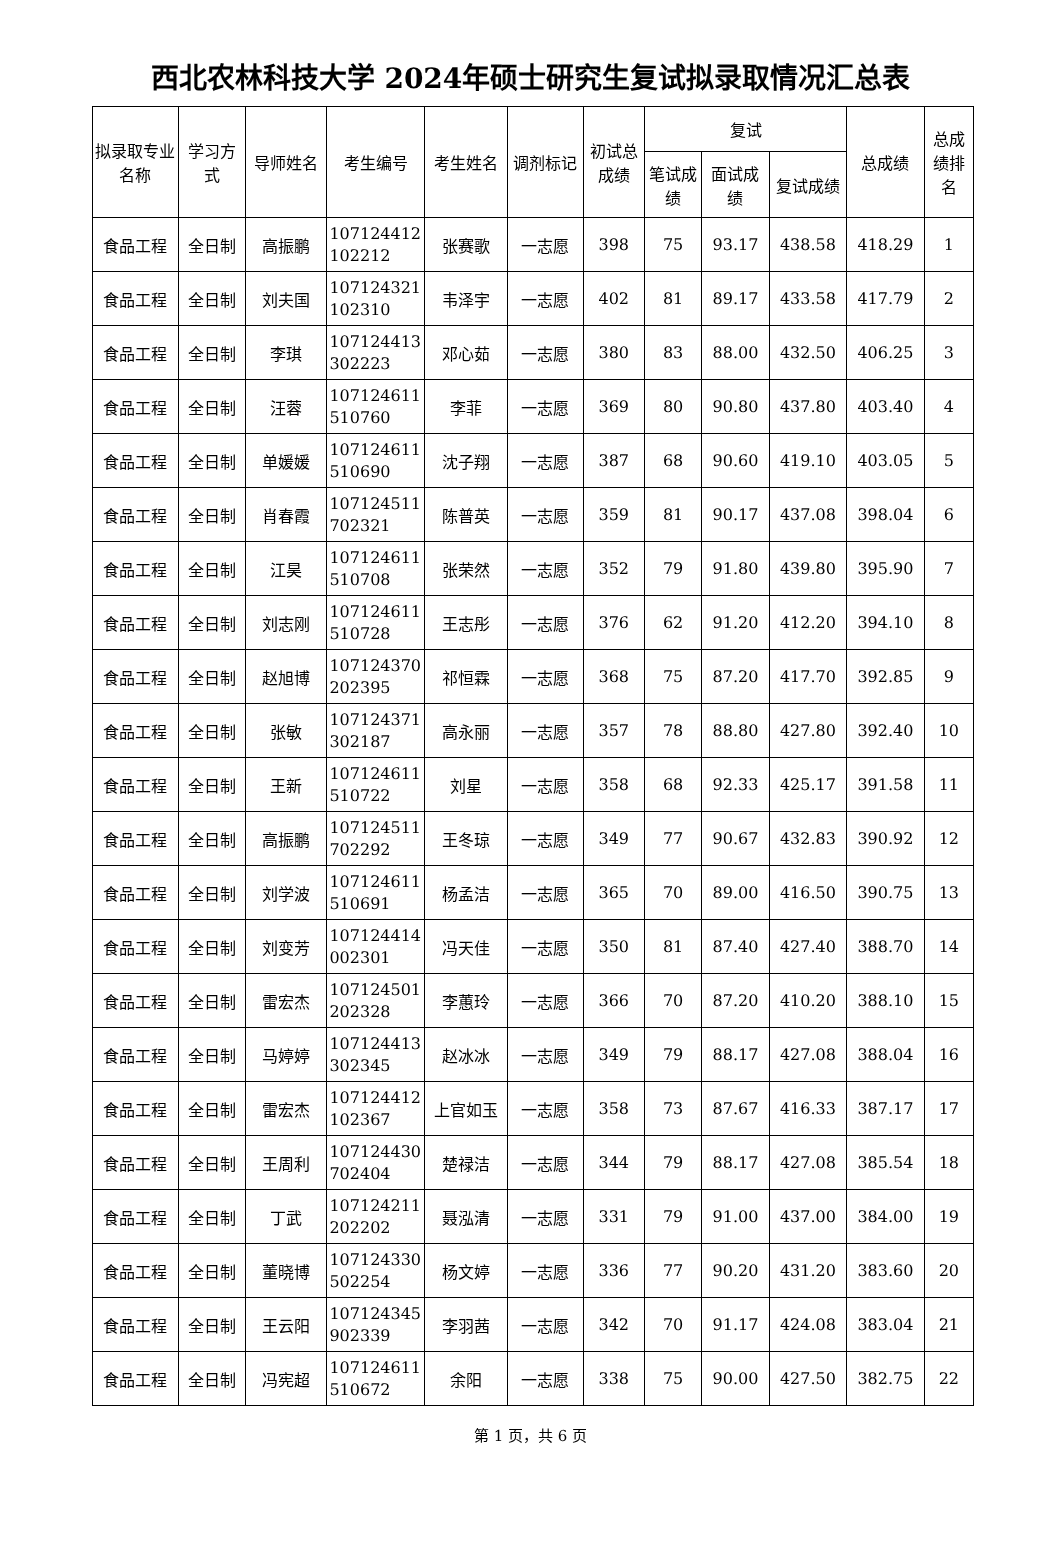西北农林科技大学 2024年硕士研究生复试拟录取情况汇总表
| 拟录取专业名称 | 学习方式 | 导师姓名 | 考生编号 | 考生姓名 | 调剂标记 | 初试总成绩 | 复试 | | | 总成绩 | 总成绩排名 |
| --- | --- | --- | --- | --- | --- | --- | --- | --- | --- | --- | --- |
| | | | | | | | 笔试成绩 | 面试成绩 | 复试成绩 | | |
| 食品工程 | 全日制 | 高振鹏 | 107124412 102212 | 张赛歌 | 一志愿 | 398 | 75 | 93.17 | 438.58 | 418.29 | 1 |
| 食品工程 | 全日制 | 刘夫国 | 107124321 102310 | 韦泽宇 | 一志愿 | 402 | 81 | 89.17 | 433.58 | 417.79 | 2 |
| 食品工程 | 全日制 | 李琪 | 107124413 302223 | 邓心茹 | 一志愿 | 380 | 83 | 88.00 | 432.50 | 406.25 | 3 |
| 食品工程 | 全日制 | 汪蓉 | 107124611 510760 | 李菲 | 一志愿 | 369 | 80 | 90.80 | 437.80 | 403.40 | 4 |
| 食品工程 | 全日制 | 单媛媛 | 107124611 510690 | 沈子翔 | 一志愿 | 387 | 68 | 90.60 | 419.10 | 403.05 | 5 |
| 食品工程 | 全日制 | 肖春霞 | 107124511 702321 | 陈普英 | 一志愿 | 359 | 81 | 90.17 | 437.08 | 398.04 | 6 |
| 食品工程 | 全日制 | 江昊 | 107124611 510708 | 张荣然 | 一志愿 | 352 | 79 | 91.80 | 439.80 | 395.90 | 7 |
| 食品工程 | 全日制 | 刘志刚 | 107124611 510728 | 王志彤 | 一志愿 | 376 | 62 | 91.20 | 412.20 | 394.10 | 8 |
| 食品工程 | 全日制 | 赵旭博 | 107124370 202395 | 祁恒霖 | 一志愿 | 368 | 75 | 87.20 | 417.70 | 392.85 | 9 |
| 食品工程 | 全日制 | 张敏 | 107124371 302187 | 高永丽 | 一志愿 | 357 | 78 | 88.80 | 427.80 | 392.40 | 10 |
| 食品工程 | 全日制 | 王新 | 107124611 510722 | 刘星 | 一志愿 | 358 | 68 | 92.33 | 425.17 | 391.58 | 11 |
| 食品工程 | 全日制 | 高振鹏 | 107124511 702292 | 王冬琼 | 一志愿 | 349 | 77 | 90.67 | 432.83 | 390.92 | 12 |
| 食品工程 | 全日制 | 刘学波 | 107124611 510691 | 杨孟洁 | 一志愿 | 365 | 70 | 89.00 | 416.50 | 390.75 | 13 |
| 食品工程 | 全日制 | 刘变芳 | 107124414 002301 | 冯天佳 | 一志愿 | 350 | 81 | 87.40 | 427.40 | 388.70 | 14 |
| 食品工程 | 全日制 | 雷宏杰 | 107124501 202328 | 李蕙玲 | 一志愿 | 366 | 70 | 87.20 | 410.20 | 388.10 | 15 |
| 食品工程 | 全日制 | 马婷婷 | 107124413 302345 | 赵冰冰 | 一志愿 | 349 | 79 | 88.17 | 427.08 | 388.04 | 16 |
| 食品工程 | 全日制 | 雷宏杰 | 107124412 102367 | 上官如玉 | 一志愿 | 358 | 73 | 87.67 | 416.33 | 387.17 | 17 |
| 食品工程 | 全日制 | 王周利 | 107124430 702404 | 楚禄洁 | 一志愿 | 344 | 79 | 88.17 | 427.08 | 385.54 | 18 |
| 食品工程 | 全日制 | 丁武 | 107124211 202202 | 聂泓清 | 一志愿 | 331 | 79 | 91.00 | 437.00 | 384.00 | 19 |
| 食品工程 | 全日制 | 董晓博 | 107124330 502254 | 杨文婷 | 一志愿 | 336 | 77 | 90.20 | 431.20 | 383.60 | 20 |
| 食品工程 | 全日制 | 王云阳 | 107124345 902339 | 李羽茜 | 一志愿 | 342 | 70 | 91.17 | 424.08 | 383.04 | 21 |
| 食品工程 | 全日制 | 冯宪超 | 107124611 510672 | 余阳 | 一志愿 | 338 | 75 | 90.00 | 427.50 | 382.75 | 22 |
第 1 页，共 6 页